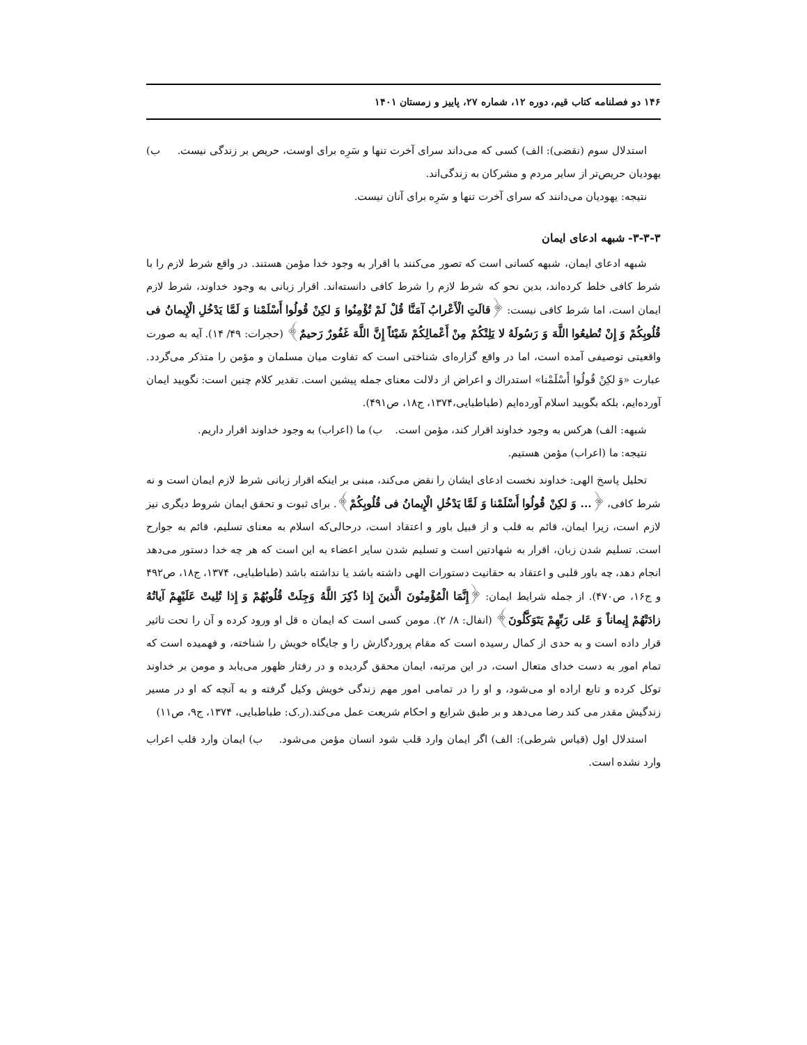۱۴۶ دو فصلنامه کتاب قیم، دوره ۱۲، شماره ۲۷، پاییز و زمستان ۱۴۰۱
استدلال سوم (نقضی): الف) کسی که می‌داند سرای آخرت تنها و سَرِه برای اوست، حریص بر زندگی نیست. ب) یهودیان حریص‌تر از سایر مردم و مشرکان به زندگی‌اند.
نتیجه: یهودیان می‌دانند که سرای آخرت تنها و سَرِه برای آنان نیست.
۳-۳-۳- شبهه ادعای ایمان
شبهه ادعای ایمان، شبهه کسانی است که تصور می‌کنند با اقرار به وجود خدا مؤمن هستند. در واقع شرط لازم را با شرط کافی خلط کرده‌اند، بدین نحو که شرط لازم را شرط کافی دانسته‌اند. اقرار زبانی به وجود خداوند، شرط لازم ایمان است، اما شرط کافی نیست: ﴿قالَتِ الْأَعْرابُ آمَنَّا قُلْ لَمْ تُؤْمِنُوا وَ لكِنْ قُولُوا أَسْلَمْنا وَ لَمَّا يَدْخُلِ الْإِيمانُ فى قُلُوبِكُمْ وَ إِنْ تُطيعُوا اللَّهَ وَ رَسُولَهُ لا يَلِتْكُمْ مِنْ أَعْمالِكُمْ شَيْئاً إِنَّ اللَّهَ غَفُورٌ رَحيمٌ﴾ (حجرات: ۴۹/ ۱۴). آیه به صورت واقعیتی توصیفی آمده است، اما در واقع گزاره‌ای شناختی است که تفاوت میان مسلمان و مؤمن را متذکر می‌گردد. عبارت «وَ لكِنْ قُولُوا أَسْلَمْنا» استدراك و اعراض از دلالت معنای جمله پیشین است. تقدیر کلام چنین است: نگویید ایمان آورده‌ایم، بلکه بگویید اسلام آورده‌ایم (طباطبایی،۱۳۷۴، ج۱۸، ص۴۹۱).
شبهه: الف) هرکس به وجود خداوند اقرار کند، مؤمن است. ب) ما (اعراب) به وجود خداوند اقرار داریم.
نتیجه: ما (اعراب) مؤمن هستیم.
تحلیل پاسخ الهی: خداوند نخست ادعای ایشان را نقض می‌کند، مبنی بر اینکه اقرار زبانی شرط لازم ایمان است و نه شرط کافی، ﴿... وَ لكِنْ قُولُوا أَسْلَمْنا وَ لَمَّا يَدْخُلِ الْإِيمانُ فى قُلُوبِكُمْ﴾. برای ثبوت و تحقق ایمان شروط دیگری نیز لازم است، زیرا ایمان، قائم به قلب و از قبیل باور و اعتقاد است، درحالی‌که اسلام به معنای تسلیم، قائم به جوارح است. تسلیم شدن زبان، اقرار به شهادتین است و تسلیم شدن سایر اعضاء به این است که هر چه خدا دستور می‌دهد انجام دهد، چه باور قلبی و اعتقاد به حقانیت دستورات الهی داشته باشد یا نداشته باشد (طباطبایی، ۱۳۷۴، ج۱۸، ص۴۹۲ و ج۱۶، ص۴۷۰). از جمله شرایط ایمان: ﴿إِنَّمَا الْمُؤْمِنُونَ الَّذينَ إِذا ذُكِرَ اللَّهُ وَجِلَتْ قُلُوبُهُمْ وَ إِذا تُلِيتْ عَلَيْهِمْ آياتُهُ زادَتْهُمْ إِيماناً وَ عَلى رَبِّهِمْ يَتَوَكَّلُونَ﴾ (انفال: ۸/ ۲). مومن کسی است که ایمان ه قل او ورود کرده و آن را تحت تاثیر قرار داده است و به حدی از کمال رسیده است که مقام پروردگارش را و جایگاه خویش را شناخته، و فهمیده است که تمام امور به دست خدای متعال است، در این مرتبه، ایمان محقق گردیده و در رفتار ظهور می‌یابد و مومن بر خداوند توکل کرده و تابع اراده او می‌شود، و او را در تمامی امور مهم زندگی خویش وکیل گرفته و به آنچه که او در مسیر زندگیش مقدر می کند رضا می‌دهد و بر طبق شرایع و احکام شریعت عمل می‌کند.(ر.ک: طباطبایی، ۱۳۷۴، ج۹، ص۱۱)
استدلال اول (قیاس شرطی): الف) اگر ایمان وارد قلب شود انسان مؤمن می‌شود. ب) ایمان وارد قلب اعراب وارد نشده است.